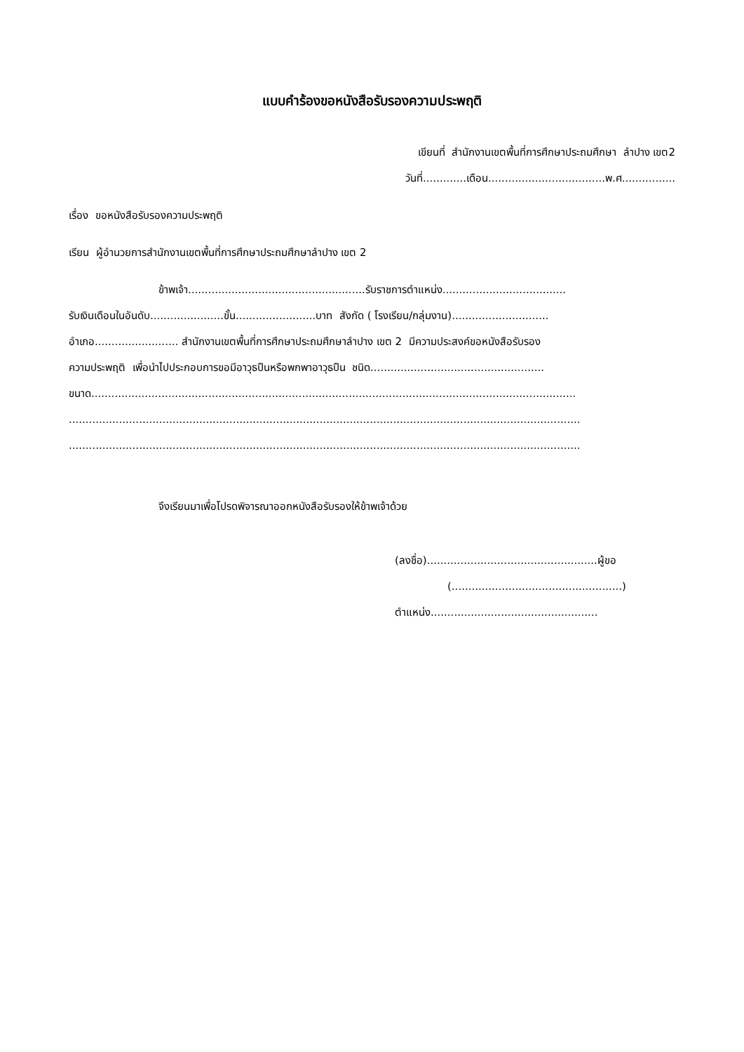แบบคำร้องขอหนังสือรับรองความประพฤติ
เขียนที่ สำนักงานเขตพื้นที่การศึกษาประถมศึกษา ลำปาง เขต2
วันที่.............เดือน...................................พ.ศ................
เรื่อง ขอหนังสือรับรองความประพฤติ
เรียน ผู้อำนวยการสำนักงานเขตพื้นที่การศึกษาประถมศึกษาลำปาง เขต 2
ข้าพเจ้า.....................................................รับราชการตำแหน่ง.....................................
รับเงินเดือนในอันดับ......................ขั้น........................บาท สังกัด ( โรงเรียน/กลุ่มงาน).............................
อำเภอ......................... สำนักงานเขตพื้นที่การศึกษาประถมศึกษาลำปาง เขต 2 มีความประสงค์ขอหนังสือรับรอง
ความประพฤติ เพื่อนำไปประกอบการขอมีอาวุธปืนหรือพกพาอาวุธปืน ชนิด....................................................
ขนาด.................................................................................................................................................
.........................................................................................................................................................
.........................................................................................................................................................
จึงเรียนมาเพื่อโปรดพิจารณาออกหนังสือรับรองให้ข้าพเจ้าด้วย
(ลงชื่อ)...................................................ผู้ขอ
(...................................................)
ตำแหน่ง..................................................